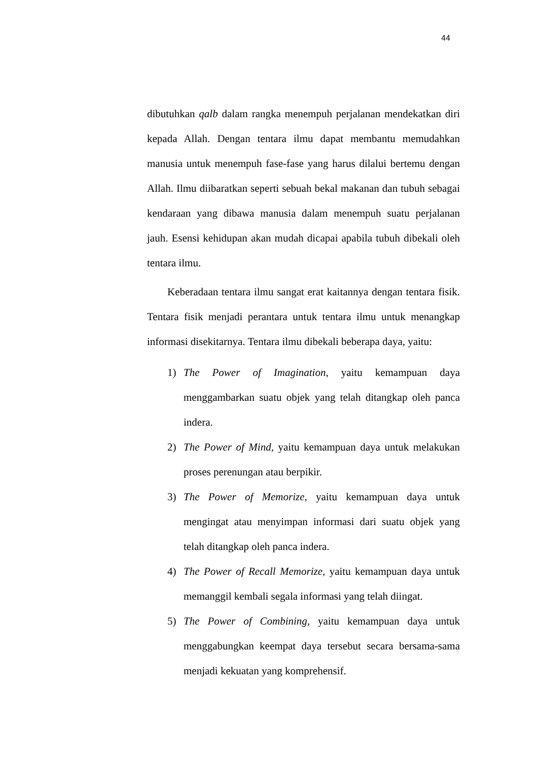44
dibutuhkan qalb dalam rangka menempuh perjalanan mendekatkan diri kepada Allah. Dengan tentara ilmu dapat membantu memudahkan manusia untuk menempuh fase-fase yang harus dilalui bertemu dengan Allah. Ilmu diibaratkan seperti sebuah bekal makanan dan tubuh sebagai kendaraan yang dibawa manusia dalam menempuh suatu perjalanan jauh. Esensi kehidupan akan mudah dicapai apabila tubuh dibekali oleh tentara ilmu.
Keberadaan tentara ilmu sangat erat kaitannya dengan tentara fisik. Tentara fisik menjadi perantara untuk tentara ilmu untuk menangkap informasi disekitarnya. Tentara ilmu dibekali beberapa daya, yaitu:
1) The Power of Imagination, yaitu kemampuan daya menggambarkan suatu objek yang telah ditangkap oleh panca indera.
2) The Power of Mind, yaitu kemampuan daya untuk melakukan proses perenungan atau berpikir.
3) The Power of Memorize, yaitu kemampuan daya untuk mengingat atau menyimpan informasi dari suatu objek yang telah ditangkap oleh panca indera.
4) The Power of Recall Memorize, yaitu kemampuan daya untuk memanggil kembali segala informasi yang telah diingat.
5) The Power of Combining, yaitu kemampuan daya untuk menggabungkan keempat daya tersebut secara bersama-sama menjadi kekuatan yang komprehensif.